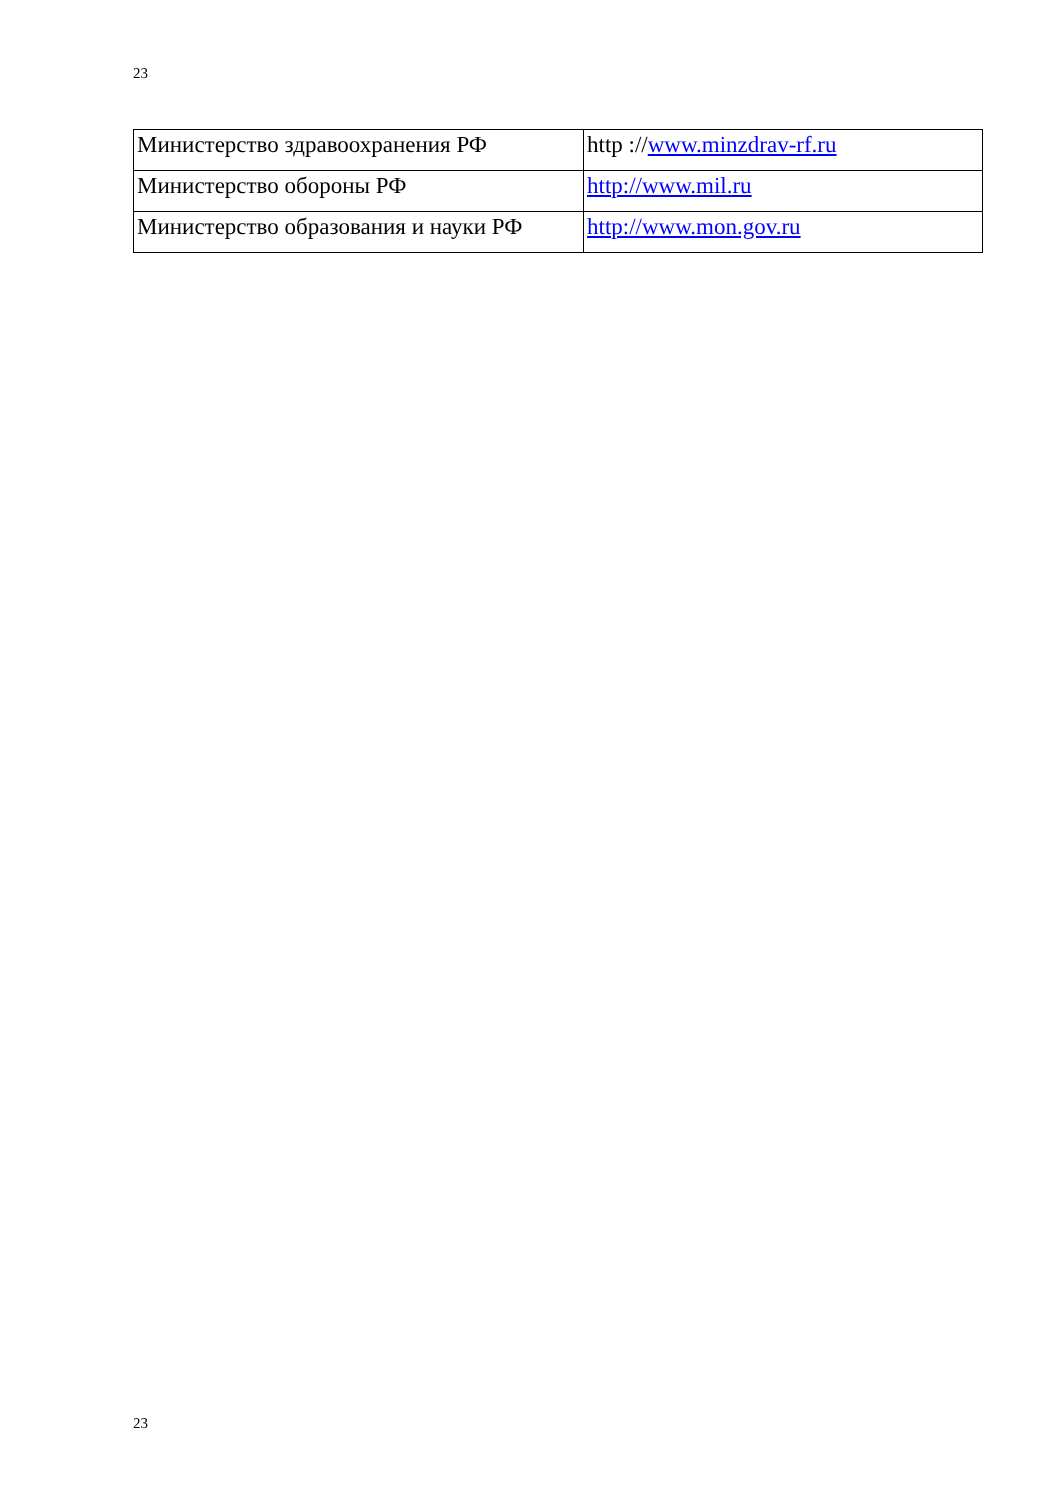23
| Министерство здравоохранения РФ | http :// www.minzdrav-rf.ru |
| Министерство обороны РФ | http://www.mil.ru |
| Министерство образования и науки РФ | http://www.mon.gov.ru |
23